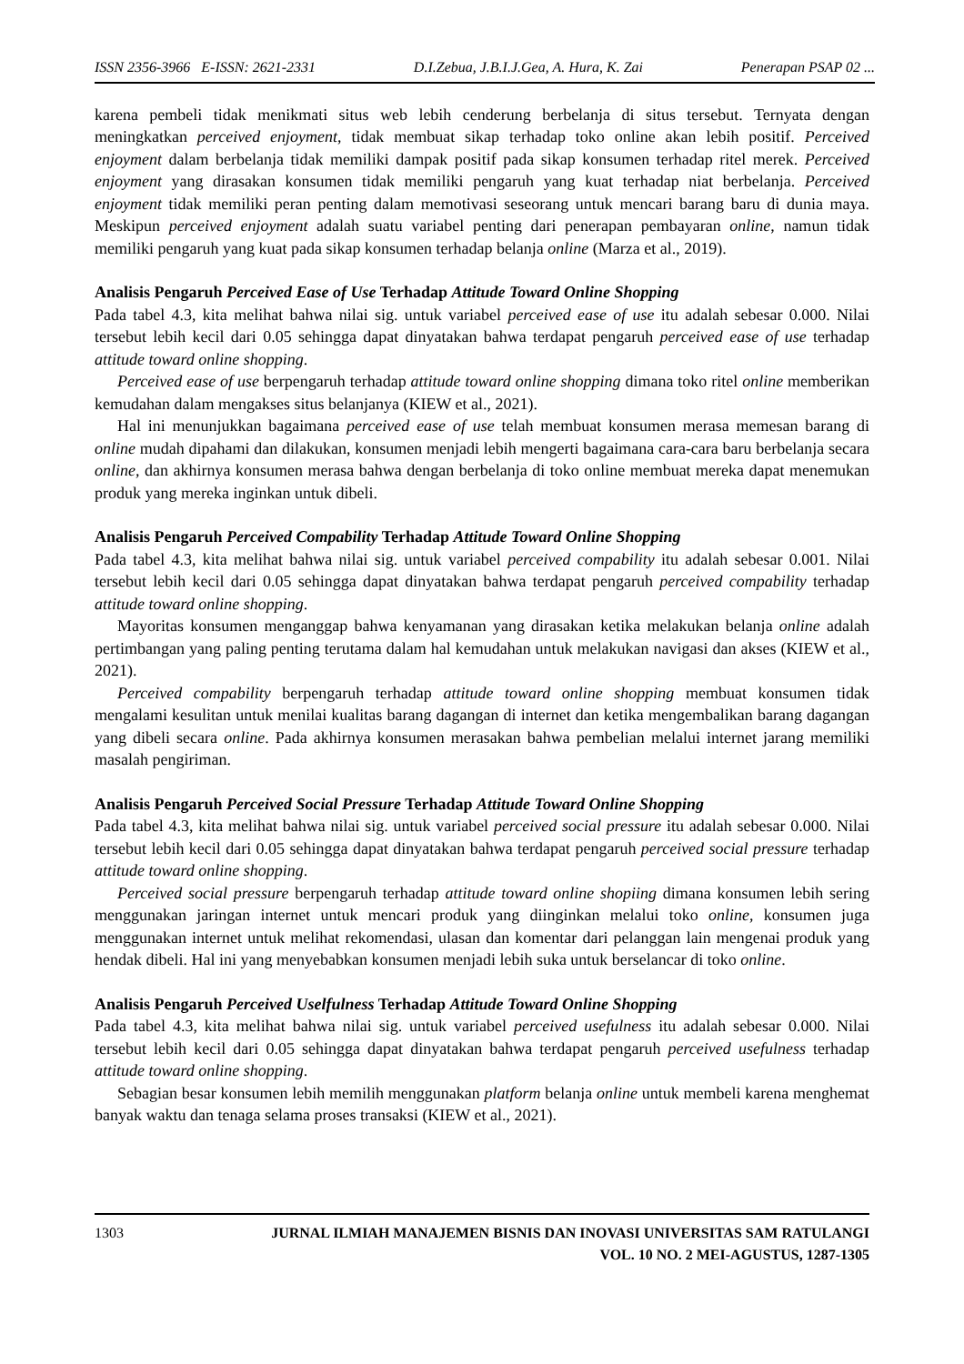ISSN 2356-3966 E-ISSN: 2621-2331 D.I.Zebua, J.B.I.J.Gea, A. Hura, K. Zai Penerapan PSAP 02 ...
karena pembeli tidak menikmati situs web lebih cenderung berbelanja di situs tersebut. Ternyata dengan meningkatkan perceived enjoyment, tidak membuat sikap terhadap toko online akan lebih positif. Perceived enjoyment dalam berbelanja tidak memiliki dampak positif pada sikap konsumen terhadap ritel merek. Perceived enjoyment yang dirasakan konsumen tidak memiliki pengaruh yang kuat terhadap niat berbelanja. Perceived enjoyment tidak memiliki peran penting dalam memotivasi seseorang untuk mencari barang baru di dunia maya. Meskipun perceived enjoyment adalah suatu variabel penting dari penerapan pembayaran online, namun tidak memiliki pengaruh yang kuat pada sikap konsumen terhadap belanja online (Marza et al., 2019).
Analisis Pengaruh Perceived Ease of Use Terhadap Attitude Toward Online Shopping
Pada tabel 4.3, kita melihat bahwa nilai sig. untuk variabel perceived ease of use itu adalah sebesar 0.000. Nilai tersebut lebih kecil dari 0.05 sehingga dapat dinyatakan bahwa terdapat pengaruh perceived ease of use terhadap attitude toward online shopping.
Perceived ease of use berpengaruh terhadap attitude toward online shopping dimana toko ritel online memberikan kemudahan dalam mengakses situs belanjanya (KIEW et al., 2021).
Hal ini menunjukkan bagaimana perceived ease of use telah membuat konsumen merasa memesan barang di online mudah dipahami dan dilakukan, konsumen menjadi lebih mengerti bagaimana cara-cara baru berbelanja secara online, dan akhirnya konsumen merasa bahwa dengan berbelanja di toko online membuat mereka dapat menemukan produk yang mereka inginkan untuk dibeli.
Analisis Pengaruh Perceived Compability Terhadap Attitude Toward Online Shopping
Pada tabel 4.3, kita melihat bahwa nilai sig. untuk variabel perceived compability itu adalah sebesar 0.001. Nilai tersebut lebih kecil dari 0.05 sehingga dapat dinyatakan bahwa terdapat pengaruh perceived compability terhadap attitude toward online shopping.
Mayoritas konsumen menganggap bahwa kenyamanan yang dirasakan ketika melakukan belanja online adalah pertimbangan yang paling penting terutama dalam hal kemudahan untuk melakukan navigasi dan akses (KIEW et al., 2021).
Perceived compability berpengaruh terhadap attitude toward online shopping membuat konsumen tidak mengalami kesulitan untuk menilai kualitas barang dagangan di internet dan ketika mengembalikan barang dagangan yang dibeli secara online. Pada akhirnya konsumen merasakan bahwa pembelian melalui internet jarang memiliki masalah pengiriman.
Analisis Pengaruh Perceived Social Pressure Terhadap Attitude Toward Online Shopping
Pada tabel 4.3, kita melihat bahwa nilai sig. untuk variabel perceived social pressure itu adalah sebesar 0.000. Nilai tersebut lebih kecil dari 0.05 sehingga dapat dinyatakan bahwa terdapat pengaruh perceived social pressure terhadap attitude toward online shopping.
Perceived social pressure berpengaruh terhadap attitude toward online shopiing dimana konsumen lebih sering menggunakan jaringan internet untuk mencari produk yang diinginkan melalui toko online, konsumen juga menggunakan internet untuk melihat rekomendasi, ulasan dan komentar dari pelanggan lain mengenai produk yang hendak dibeli. Hal ini yang menyebabkan konsumen menjadi lebih suka untuk berselancar di toko online.
Analisis Pengaruh Perceived Uselfulness Terhadap Attitude Toward Online Shopping
Pada tabel 4.3, kita melihat bahwa nilai sig. untuk variabel perceived usefulness itu adalah sebesar 0.000. Nilai tersebut lebih kecil dari 0.05 sehingga dapat dinyatakan bahwa terdapat pengaruh perceived usefulness terhadap attitude toward online shopping.
Sebagian besar konsumen lebih memilih menggunakan platform belanja online untuk membeli karena menghemat banyak waktu dan tenaga selama proses transaksi (KIEW et al., 2021).
1303 JURNAL ILMIAH MANAJEMEN BISNIS DAN INOVASI UNIVERSITAS SAM RATULANGI
VOL. 10 NO. 2 MEI-AGUSTUS, 1287-1305